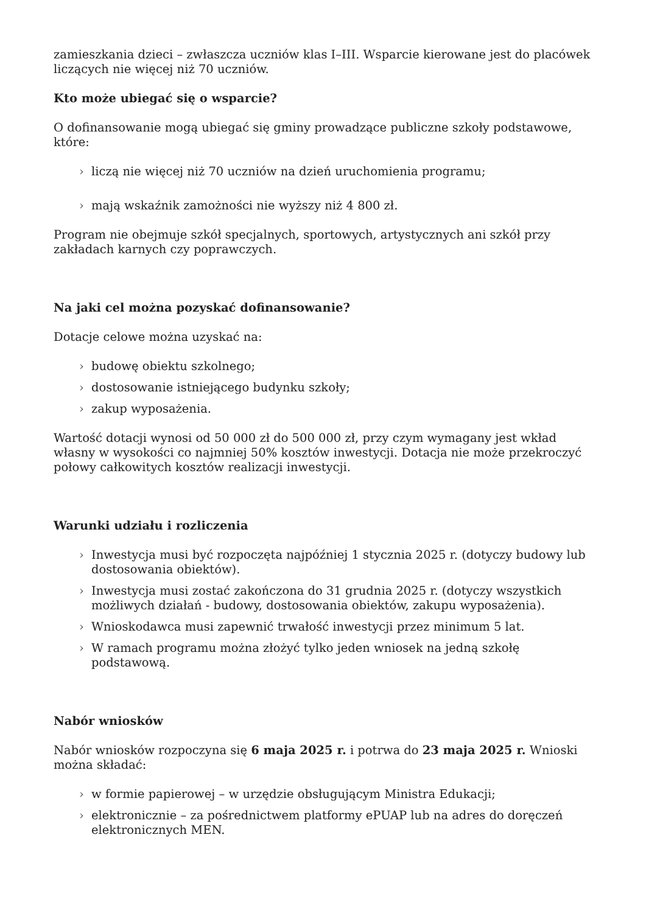zamieszkania dzieci – zwłaszcza uczniów klas I–III. Wsparcie kierowane jest do placówek liczących nie więcej niż 70 uczniów.
Kto może ubiegać się o wsparcie?
O dofinansowanie mogą ubiegać się gminy prowadzące publiczne szkoły podstawowe, które:
› liczą nie więcej niż 70 uczniów na dzień uruchomienia programu;
› mają wskaźnik zamożności nie wyższy niż 4 800 zł.
Program nie obejmuje szkół specjalnych, sportowych, artystycznych ani szkół przy zakładach karnych czy poprawczych.
Na jaki cel można pozyskać dofinansowanie?
Dotacje celowe można uzyskać na:
› budowę obiektu szkolnego;
› dostosowanie istniejącego budynku szkoły;
› zakup wyposażenia.
Wartość dotacji wynosi od 50 000 zł do 500 000 zł, przy czym wymagany jest wkład własny w wysokości co najmniej 50% kosztów inwestycji. Dotacja nie może przekroczyć połowy całkowitych kosztów realizacji inwestycji.
Warunki udziału i rozliczenia
› Inwestycja musi być rozpoczęta najpóźniej 1 stycznia 2025 r. (dotyczy budowy lub dostosowania obiektów).
› Inwestycja musi zostać zakończona do 31 grudnia 2025 r. (dotyczy wszystkich możliwych działań - budowy, dostosowania obiektów, zakupu wyposażenia).
› Wnioskodawca musi zapewnić trwałość inwestycji przez minimum 5 lat.
› W ramach programu można złożyć tylko jeden wniosek na jedną szkołę podstawową.
Nabór wniosków
Nabór wniosków rozpoczyna się 6 maja 2025 r. i potrwa do 23 maja 2025 r. Wnioski można składać:
› w formie papierowej – w urzędzie obsługującym Ministra Edukacji;
› elektronicznie – za pośrednictwem platformy ePUAP lub na adres do doręczeń elektronicznych MEN.